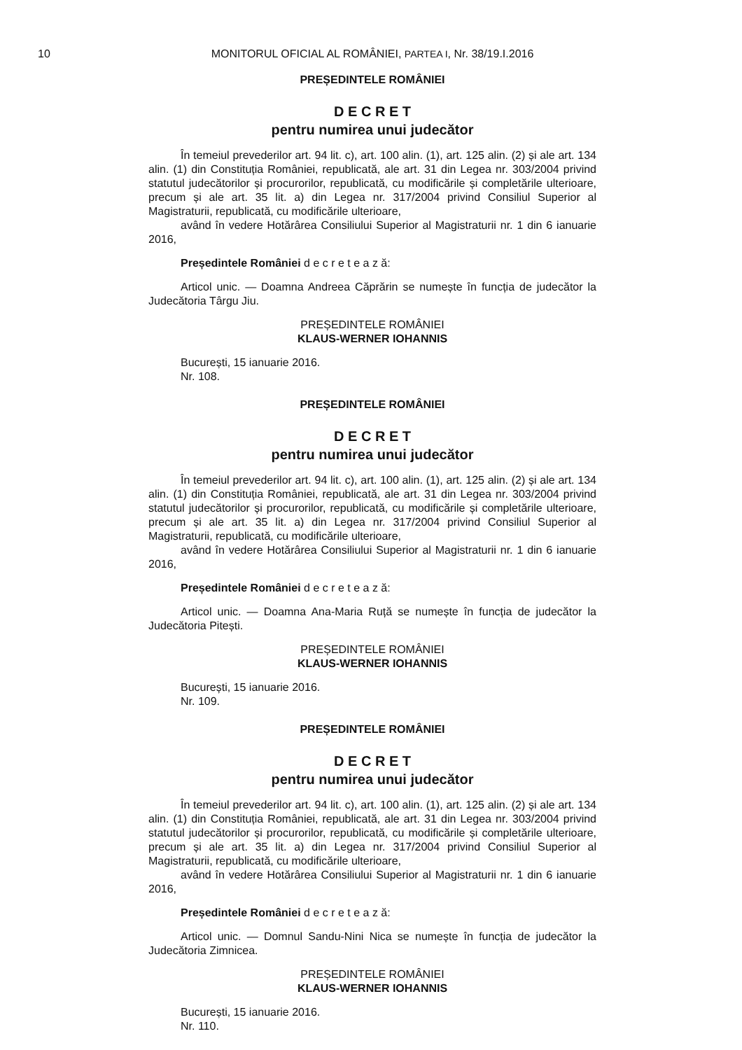10
MONITORUL OFICIAL AL ROMÂNIEI, PARTEA I, Nr. 38/19.I.2016
PREȘEDINTELE ROMÂNIEI
D E C R E T
pentru numirea unui judecător
În temeiul prevederilor art. 94 lit. c), art. 100 alin. (1), art. 125 alin. (2) și ale art. 134 alin. (1) din Constituția României, republicată, ale art. 31 din Legea nr. 303/2004 privind statutul judecătorilor și procurorilor, republicată, cu modificările și completările ulterioare, precum și ale art. 35 lit. a) din Legea nr. 317/2004 privind Consiliul Superior al Magistraturii, republicată, cu modificările ulterioare,
având în vedere Hotărârea Consiliului Superior al Magistraturii nr. 1 din 6 ianuarie 2016,
Președintele României d e c r e t e a z ă:
Articol unic. — Doamna Andreea Căprărin se numește în funcția de judecător la Judecătoria Târgu Jiu.
PREȘEDINTELE ROMÂNIEI
KLAUS-WERNER IOHANNIS
București, 15 ianuarie 2016.
Nr. 108.
PREȘEDINTELE ROMÂNIEI
D E C R E T
pentru numirea unui judecător
În temeiul prevederilor art. 94 lit. c), art. 100 alin. (1), art. 125 alin. (2) și ale art. 134 alin. (1) din Constituția României, republicată, ale art. 31 din Legea nr. 303/2004 privind statutul judecătorilor și procurorilor, republicată, cu modificările și completările ulterioare, precum și ale art. 35 lit. a) din Legea nr. 317/2004 privind Consiliul Superior al Magistraturii, republicată, cu modificările ulterioare,
având în vedere Hotărârea Consiliului Superior al Magistraturii nr. 1 din 6 ianuarie 2016,
Președintele României d e c r e t e a z ă:
Articol unic. — Doamna Ana-Maria Ruță se numește în funcția de judecător la Judecătoria Pitești.
PREȘEDINTELE ROMÂNIEI
KLAUS-WERNER IOHANNIS
București, 15 ianuarie 2016.
Nr. 109.
PREȘEDINTELE ROMÂNIEI
D E C R E T
pentru numirea unui judecător
În temeiul prevederilor art. 94 lit. c), art. 100 alin. (1), art. 125 alin. (2) și ale art. 134 alin. (1) din Constituția României, republicată, ale art. 31 din Legea nr. 303/2004 privind statutul judecătorilor și procurorilor, republicată, cu modificările și completările ulterioare, precum și ale art. 35 lit. a) din Legea nr. 317/2004 privind Consiliul Superior al Magistraturii, republicată, cu modificările ulterioare,
având în vedere Hotărârea Consiliului Superior al Magistraturii nr. 1 din 6 ianuarie 2016,
Președintele României d e c r e t e a z ă:
Articol unic. — Domnul Sandu-Nini Nica se numește în funcția de judecător la Judecătoria Zimnicea.
PREȘEDINTELE ROMÂNIEI
KLAUS-WERNER IOHANNIS
București, 15 ianuarie 2016.
Nr. 110.